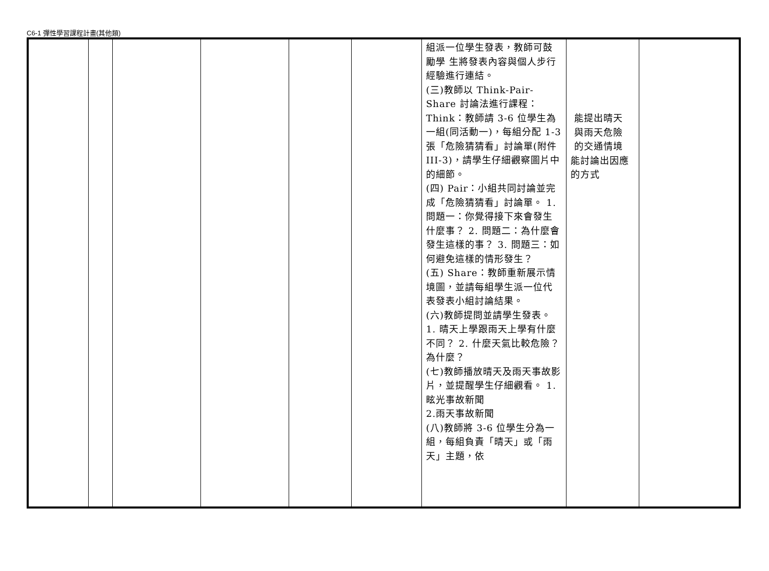C6-1 彈性學習課程計畫(其他類)
| | | | | | | 組派一位學生發表，教師可鼓勵學 生將發表內容與個人步行經驗進行連結。 (三)教師以 Think-Pair-Share 討論法進行課程：Think：教師請 3-6 位學生為一組(同活動一)，每組分配 1-3 張「危險猜猜看」討論單(附件 III-3)，請學生仔細觀察圖片中的細節。 (四) Pair：小組共同討論並完成「危險猜猜看」討論單。 1. 問題一：你覺得接下來會發生什麼事？ 2. 問題二：為什麼會發生這樣的事？ 3. 問題三：如何避免這樣的情形發生？ (五) Share：教師重新展示情境圖，並請每組學生派一位代 表發表小組討論結果。 (六)教師提問並請學生發表。 1. 晴天上學跟雨天上學有什麼不同？ 2. 什麼天氣比較危險？為什麼？ (七)教師播放晴天及雨天事故影片，並提醒學生仔細觀看。 1.眩光事故新聞 2.雨天事故新聞 (八)教師將 3-6 位學生分為一組，每組負責「晴天」或「雨 天」主題，依 | 能提出晴天 與雨天危險 的交通情境 能討論出因應 的方式 | |